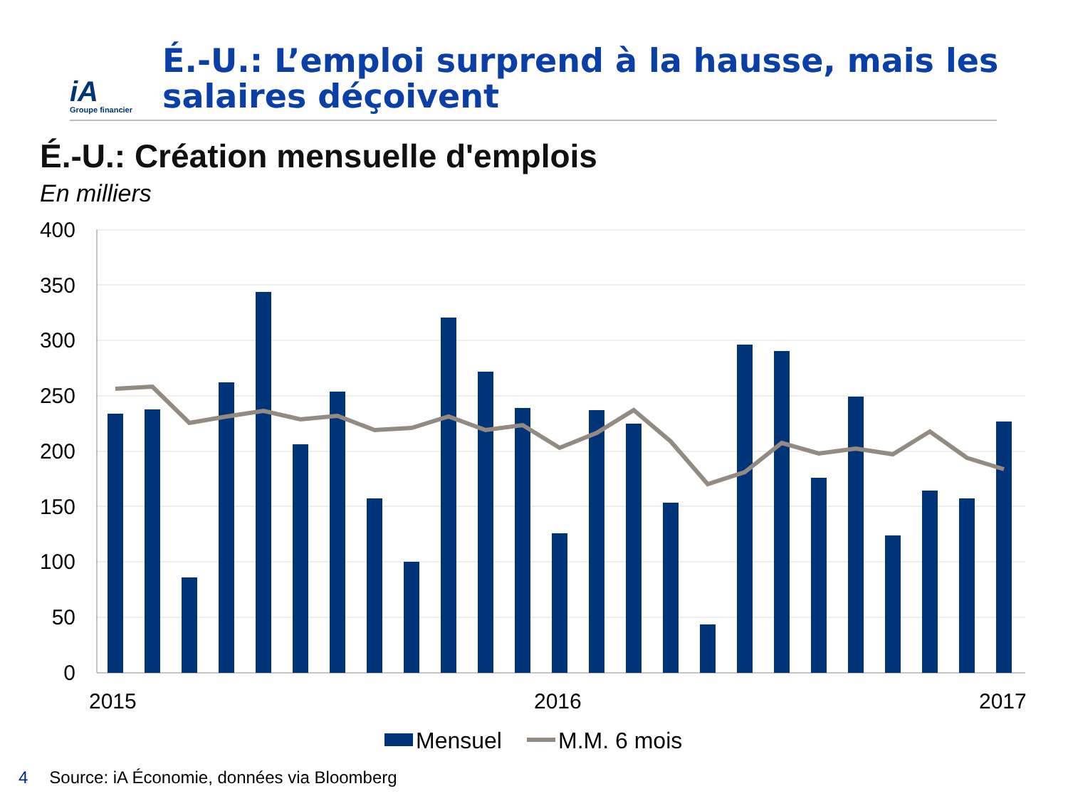iA
Groupe financier
É.-U.: L’emploi surprend à la hausse, mais les
salaires déçoivent
É.-U.: Création mensuelle d'emplois
En milliers
400
350
300
250
200
150
100
50
0
2015
2016
2017
Mensuel
M.M. 6 mois
4 Source: iA Économie, données via Bloomberg